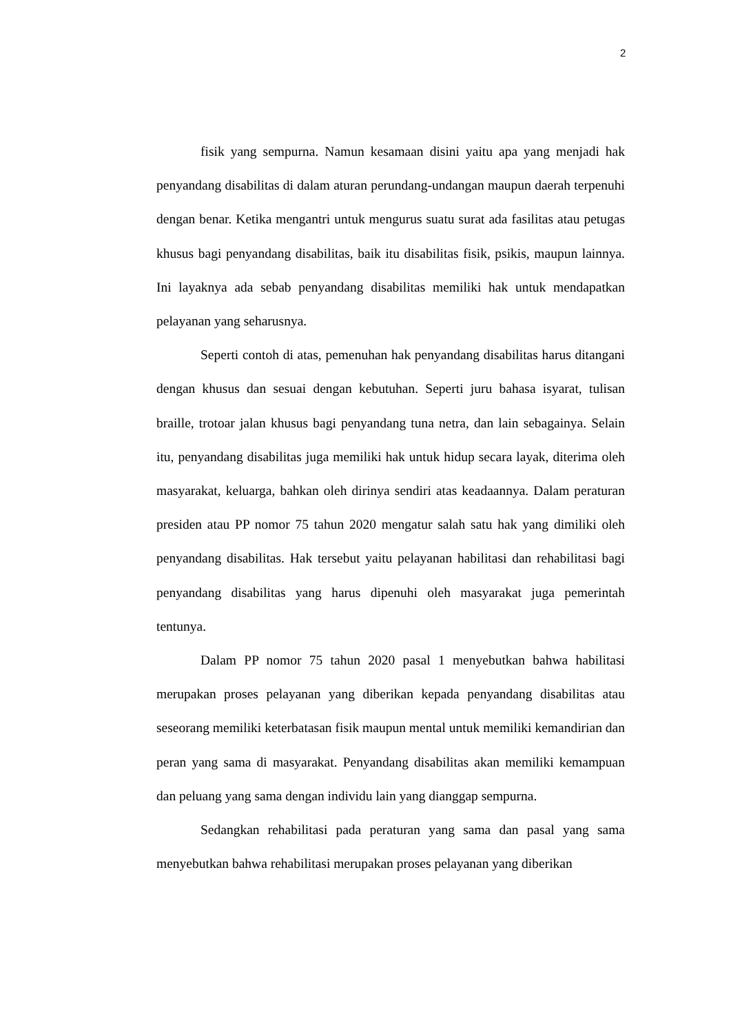2
fisik yang sempurna. Namun kesamaan disini yaitu apa yang menjadi hak penyandang disabilitas di dalam aturan perundang-undangan maupun daerah terpenuhi dengan benar. Ketika mengantri untuk mengurus suatu surat ada fasilitas atau petugas khusus bagi penyandang disabilitas, baik itu disabilitas fisik, psikis, maupun lainnya. Ini layaknya ada sebab penyandang disabilitas memiliki hak untuk mendapatkan pelayanan yang seharusnya.
Seperti contoh di atas, pemenuhan hak penyandang disabilitas harus ditangani dengan khusus dan sesuai dengan kebutuhan. Seperti juru bahasa isyarat, tulisan braille, trotoar jalan khusus bagi penyandang tuna netra, dan lain sebagainya. Selain itu, penyandang disabilitas juga memiliki hak untuk hidup secara layak, diterima oleh masyarakat, keluarga, bahkan oleh dirinya sendiri atas keadaannya. Dalam peraturan presiden atau PP nomor 75 tahun 2020 mengatur salah satu hak yang dimiliki oleh penyandang disabilitas. Hak tersebut yaitu pelayanan habilitasi dan rehabilitasi bagi penyandang disabilitas yang harus dipenuhi oleh masyarakat juga pemerintah tentunya.
Dalam PP nomor 75 tahun 2020 pasal 1 menyebutkan bahwa habilitasi merupakan proses pelayanan yang diberikan kepada penyandang disabilitas atau seseorang memiliki keterbatasan fisik maupun mental untuk memiliki kemandirian dan peran yang sama di masyarakat. Penyandang disabilitas akan memiliki kemampuan dan peluang yang sama dengan individu lain yang dianggap sempurna.
Sedangkan rehabilitasi pada peraturan yang sama dan pasal yang sama menyebutkan bahwa rehabilitasi merupakan proses pelayanan yang diberikan